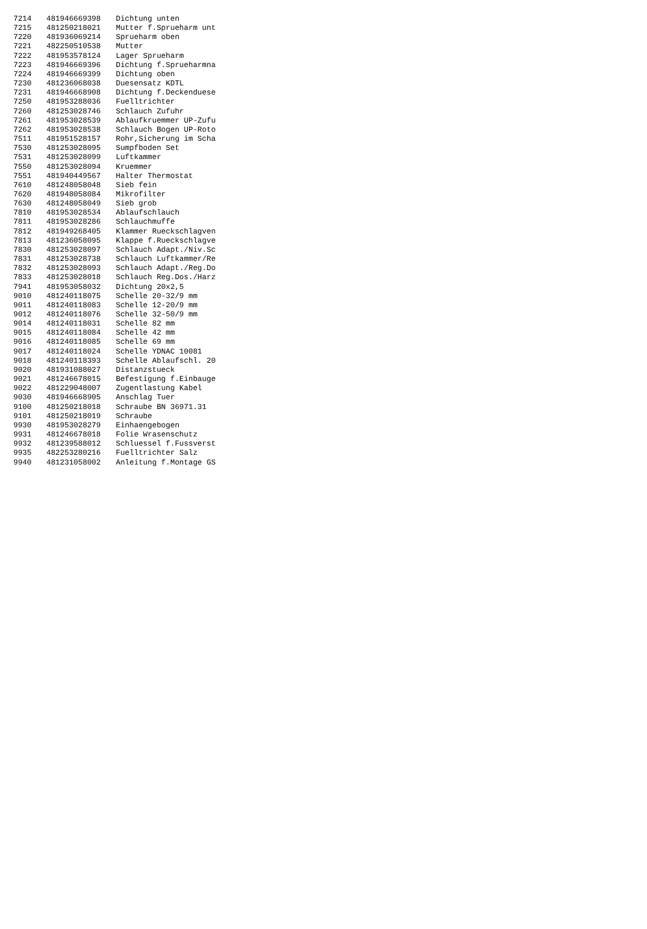| 7214 | 481946669398 | Dichtung unten |
| 7215 | 481250218021 | Mutter f.Sprueharm unt |
| 7220 | 481936069214 | Sprueharm oben |
| 7221 | 482250510538 | Mutter |
| 7222 | 481953578124 | Lager Sprueharm |
| 7223 | 481946669396 | Dichtung f.Sprueharmna |
| 7224 | 481946669399 | Dichtung oben |
| 7230 | 481236068038 | Duesensatz KDTL |
| 7231 | 481946668908 | Dichtung f.Deckenduese |
| 7250 | 481953288036 | Fuelltrichter |
| 7260 | 481253028746 | Schlauch Zufuhr |
| 7261 | 481953028539 | Ablaufkruemmer UP-Zufu |
| 7262 | 481953028538 | Schlauch Bogen UP-Roto |
| 7511 | 481951528157 | Rohr,Sicherung im Scha |
| 7530 | 481253028095 | Sumpfboden Set |
| 7531 | 481253028099 | Luftkammer |
| 7550 | 481253028094 | Kruemmer |
| 7551 | 481940449567 | Halter Thermostat |
| 7610 | 481248058048 | Sieb fein |
| 7620 | 481948058084 | Mikrofilter |
| 7630 | 481248058049 | Sieb grob |
| 7810 | 481953028534 | Ablaufschlauch |
| 7811 | 481953028286 | Schlauchmuffe |
| 7812 | 481949268405 | Klammer Rueckschlagven |
| 7813 | 481236058095 | Klappe f.Rueckschlagve |
| 7830 | 481253028097 | Schlauch Adapt./Niv.Sc |
| 7831 | 481253028738 | Schlauch Luftkammer/Re |
| 7832 | 481253028093 | Schlauch Adapt./Reg.Do |
| 7833 | 481253028018 | Schlauch Reg.Dos./Harz |
| 7941 | 481953058032 | Dichtung 20x2,5 |
| 9010 | 481240118075 | Schelle 20-32/9 mm |
| 9011 | 481240118083 | Schelle 12-20/9 mm |
| 9012 | 481240118076 | Schelle 32-50/9 mm |
| 9014 | 481240118031 | Schelle 82 mm |
| 9015 | 481240118084 | Schelle 42 mm |
| 9016 | 481240118085 | Schelle 69 mm |
| 9017 | 481240118024 | Schelle YDNAC 10081 |
| 9018 | 481240118393 | Schelle Ablaufschl. 20 |
| 9020 | 481931088027 | Distanzstueck |
| 9021 | 481246678015 | Befestigung f.Einbauge |
| 9022 | 481229048007 | Zugentlastung Kabel |
| 9030 | 481946668905 | Anschlag Tuer |
| 9100 | 481250218018 | Schraube BN 36971.31 |
| 9101 | 481250218019 | Schraube |
| 9930 | 481953028279 | Einhaengebogen |
| 9931 | 481246678018 | Folie Wrasenschutz |
| 9932 | 481239588012 | Schluessel f.Fussverst |
| 9935 | 482253280216 | Fuelltrichter Salz |
| 9940 | 481231058002 | Anleitung f.Montage GS |